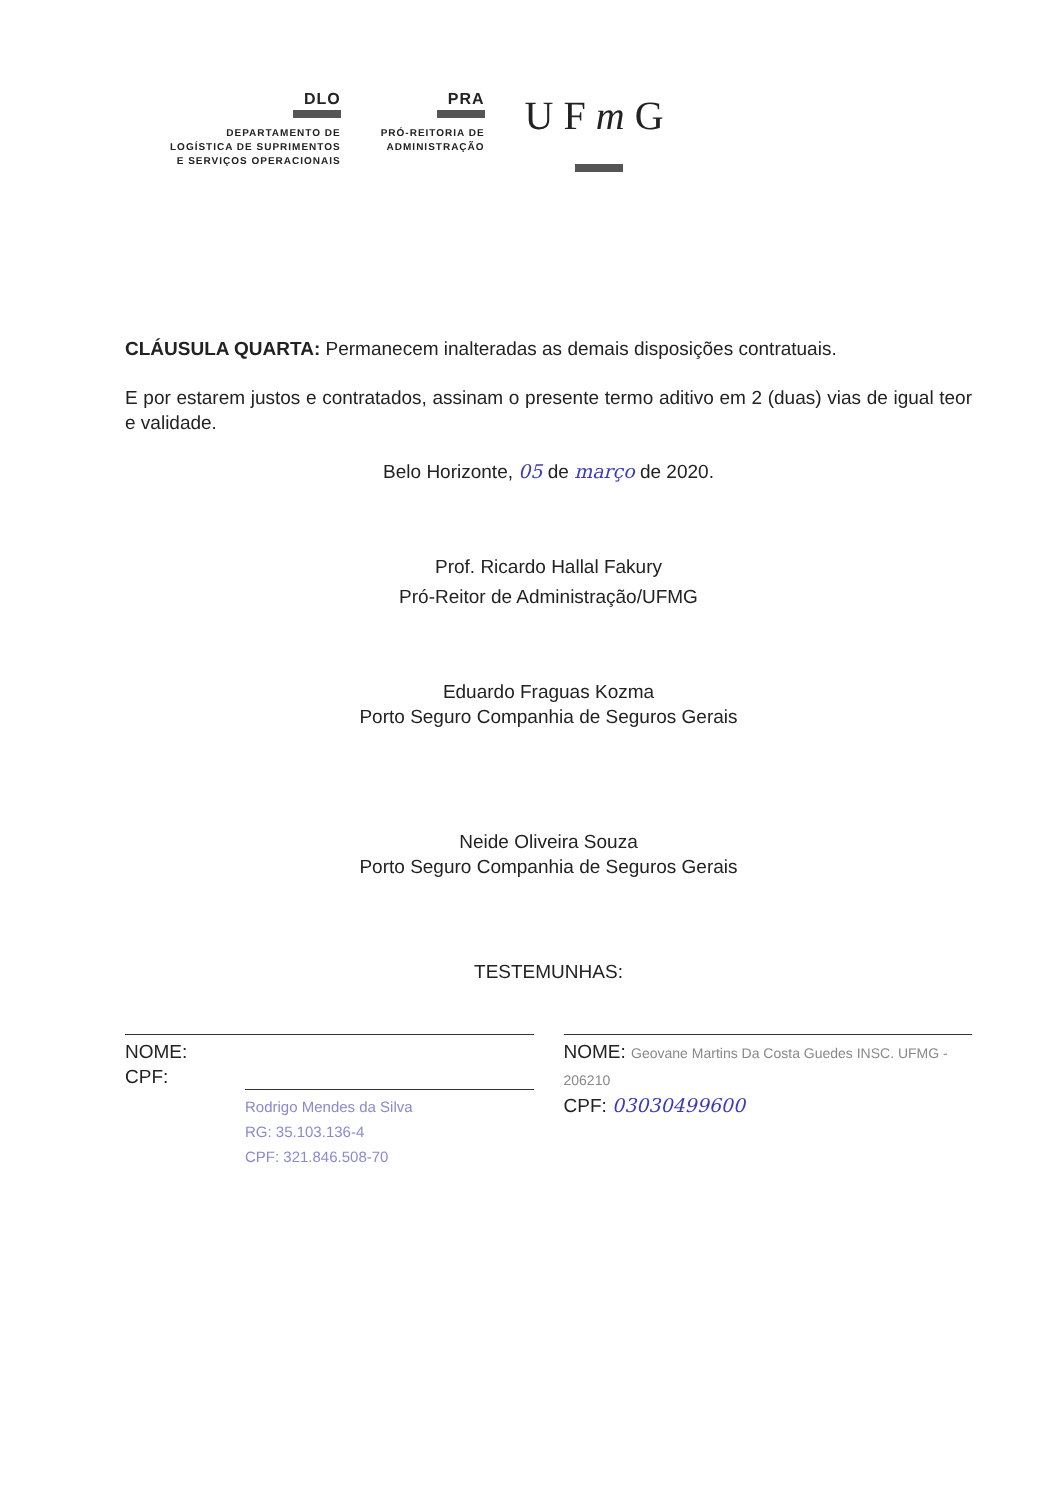DLO
DEPARTAMENTO DE
LOGÍSTICA DE SUPRIMENTOS
E SERVIÇOS OPERACIONAIS
PRA
PRÓ-REITORIA DE
ADMINISTRAÇÃO
UFm G
CLÁUSULA QUARTA: Permanecem inalteradas as demais disposições contratuais.
E por estarem justos e contratados, assinam o presente termo aditivo em 2 (duas) vias de igual teor e validade.
Belo Horizonte, 05 de março de 2020.
Prof. Ricardo Hallal Fakury
Pró-Reitor de Administração/UFMG
Eduardo Fraguas Kozma
Porto Seguro Companhia de Seguros Gerais
Neide Oliveira Souza
Porto Seguro Companhia de Seguros Gerais
TESTEMUNHAS:
NOME:
CPF:
Rodrigo Mendes da Silva
RG: 35.103.136-4
CPF: 321.846.508-70
NOME: Geovane Martins Da Costa Guedes INSC. UFMG - 206210
CPF: 03030499600